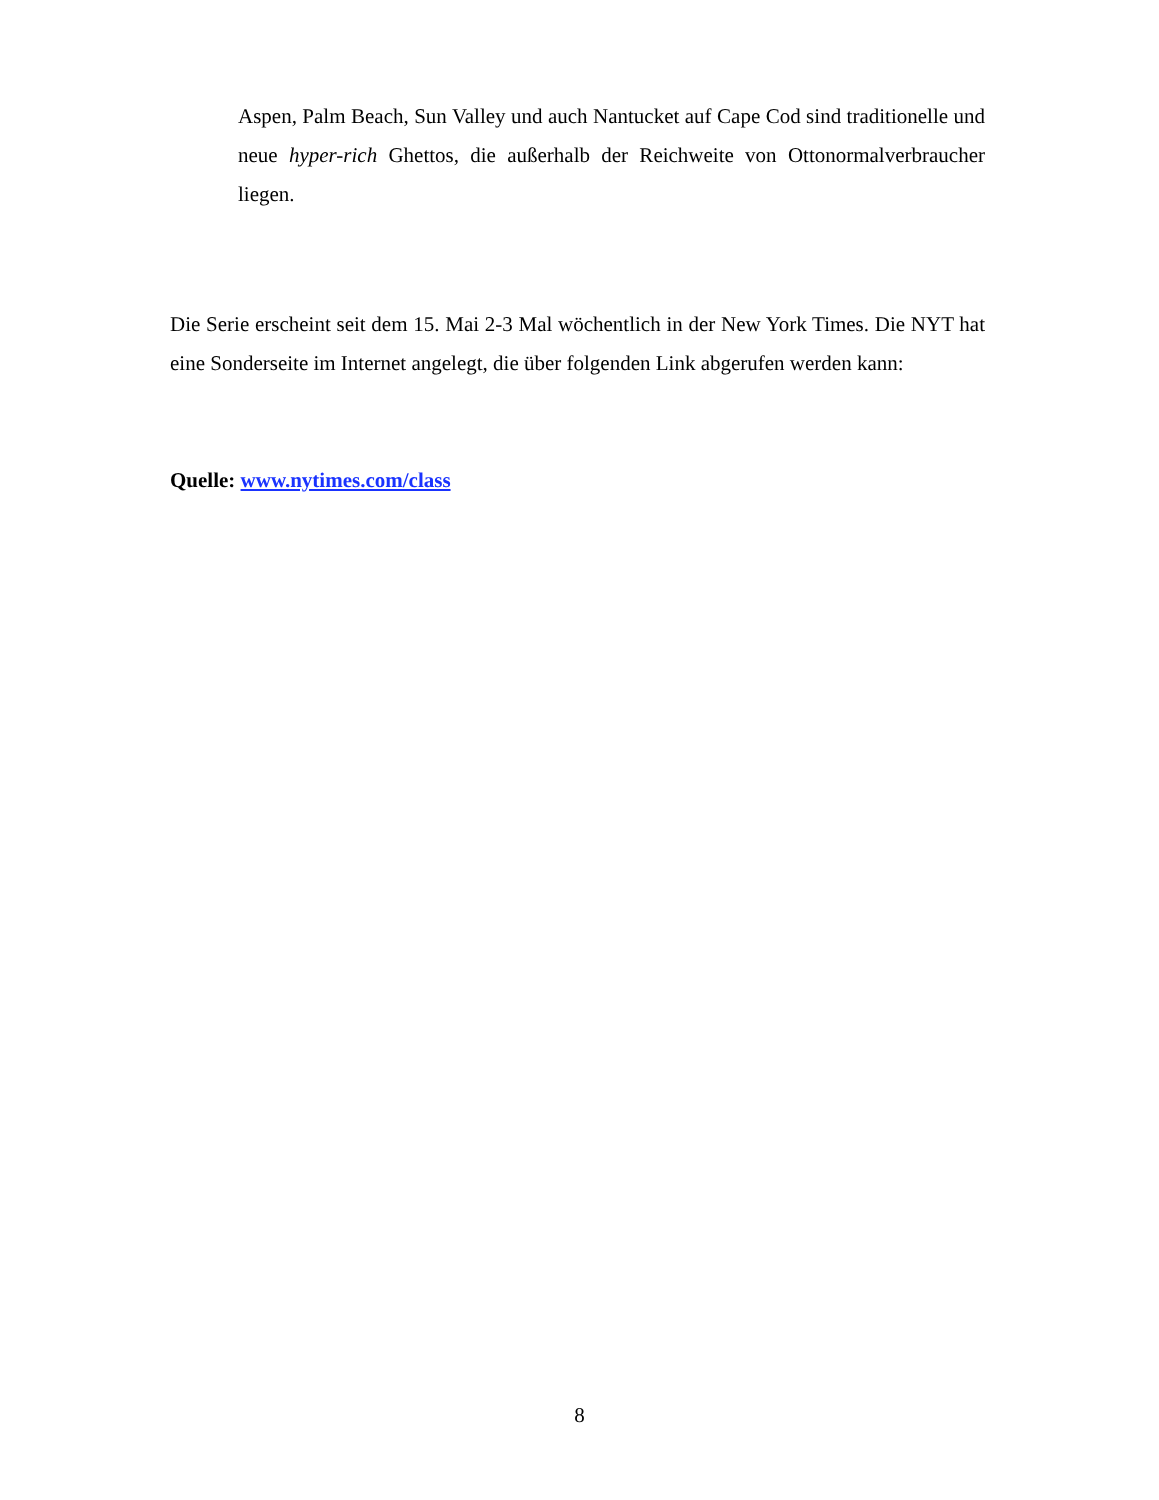Aspen, Palm Beach, Sun Valley und auch Nantucket auf Cape Cod sind traditionelle und neue hyper-rich Ghettos, die außerhalb der Reichweite von Ottonormalverbraucher liegen.
Die Serie erscheint seit dem 15. Mai 2-3 Mal wöchentlich in der New York Times. Die NYT hat eine Sonderseite im Internet angelegt, die über folgenden Link abgerufen werden kann:
Quelle: www.nytimes.com/class
8